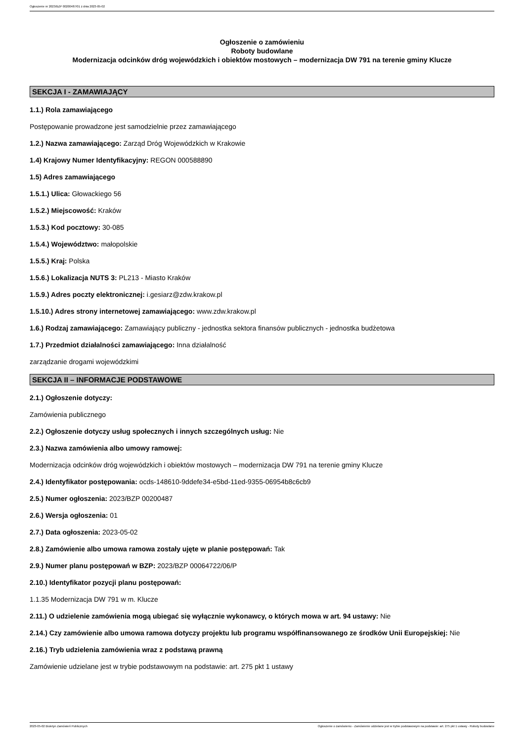Ogłoszenie nr 2023/BZP 00200487/01 z dnia 2023-05-02
Ogłoszenie o zamówieniu
Roboty budowlane
Modernizacja odcinków dróg wojewódzkich i obiektów mostowych – modernizacja DW 791 na terenie gminy Klucze
SEKCJA I - ZAMAWIAJĄCY
1.1.) Rola zamawiającego
Postępowanie prowadzone jest samodzielnie przez zamawiającego
1.2.) Nazwa zamawiającego: Zarząd Dróg Wojewódzkich w Krakowie
1.4) Krajowy Numer Identyfikacyjny: REGON 000588890
1.5) Adres zamawiającego
1.5.1.) Ulica: Głowackiego 56
1.5.2.) Miejscowość: Kraków
1.5.3.) Kod pocztowy: 30-085
1.5.4.) Województwo: małopolskie
1.5.5.) Kraj: Polska
1.5.6.) Lokalizacja NUTS 3: PL213 - Miasto Kraków
1.5.9.) Adres poczty elektronicznej: i.gesiarz@zdw.krakow.pl
1.5.10.) Adres strony internetowej zamawiającego: www.zdw.krakow.pl
1.6.) Rodzaj zamawiającego: Zamawiający publiczny - jednostka sektora finansów publicznych - jednostka budżetowa
1.7.) Przedmiot działalności zamawiającego: Inna działalność
zarządzanie drogami wojewódzkimi
SEKCJA II – INFORMACJE PODSTAWOWE
2.1.) Ogłoszenie dotyczy:
Zamówienia publicznego
2.2.) Ogłoszenie dotyczy usług społecznych i innych szczególnych usług: Nie
2.3.) Nazwa zamówienia albo umowy ramowej:
Modernizacja odcinków dróg wojewódzkich i obiektów mostowych – modernizacja DW 791 na terenie gminy Klucze
2.4.) Identyfikator postępowania: ocds-148610-9ddefe34-e5bd-11ed-9355-06954b8c6cb9
2.5.) Numer ogłoszenia: 2023/BZP 00200487
2.6.) Wersja ogłoszenia: 01
2.7.) Data ogłoszenia: 2023-05-02
2.8.) Zamówienie albo umowa ramowa zostały ujęte w planie postępowań: Tak
2.9.) Numer planu postępowań w BZP: 2023/BZP 00064722/06/P
2.10.) Identyfikator pozycji planu postępowań:
1.1.35 Modernizacja DW 791 w m. Klucze
2.11.) O udzielenie zamówienia mogą ubiegać się wyłącznie wykonawcy, o których mowa w art. 94 ustawy: Nie
2.14.) Czy zamówienie albo umowa ramowa dotyczy projektu lub programu współfinansowanego ze środków Unii Europejskiej: Nie
2.16.) Tryb udzielenia zamówienia wraz z podstawą prawną
Zamówienie udzielane jest w trybie podstawowym na podstawie: art. 275 pkt 1 ustawy
2023-05-02 Biuletyn Zamówień Publicznych Ogłoszenie o zamówieniu - Zamówienie udzielane jest w trybie podstawowym na podstawie: art. 275 pkt 1 ustawy - Roboty budowlane